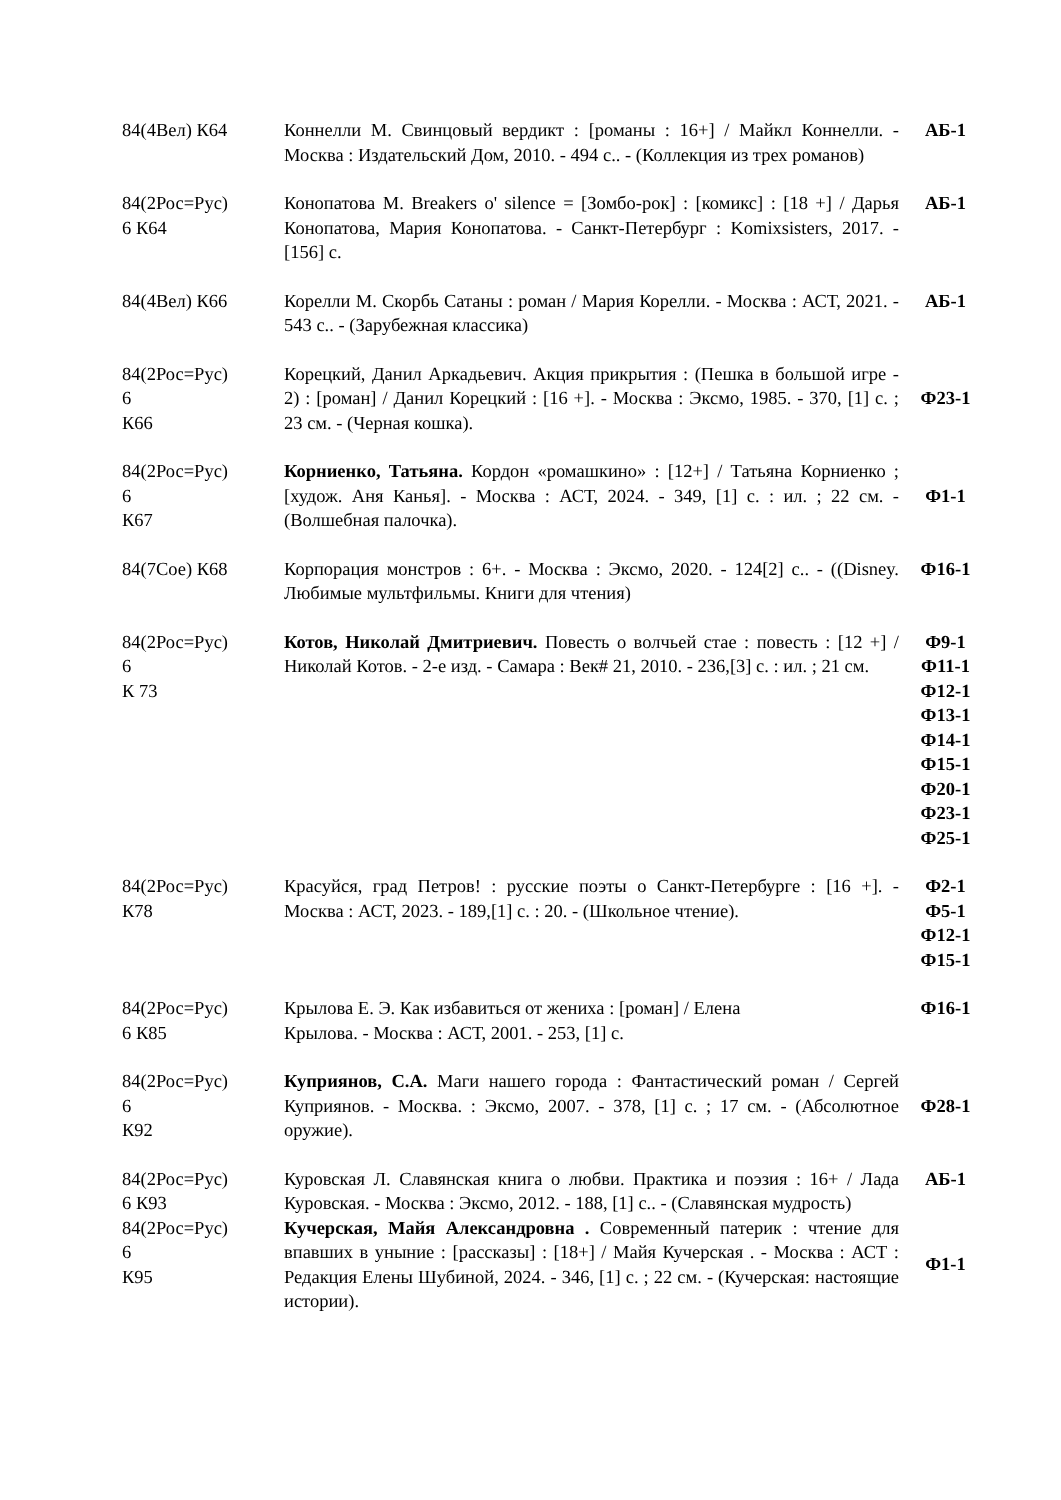| 84(4Вел) К64 | Коннелли М. Свинцовый вердикт : [романы : 16+] / Майкл Коннелли. - Москва : Издательский Дом, 2010. - 494 с.. - (Коллекция из трех романов) | АБ-1 |
| 84(2Рос=Рус) 6 К64 | Конопатова М. Breakers o' silence = [Зомбо-рок] : [комикс] : [18 +] / Дарья Конопатова, Мария Конопатова. - Санкт-Петербург : Komixsisters, 2017. - [156] с. | АБ-1 |
| 84(4Вел) К66 | Корелли М. Скорбь Сатаны : роман / Мария Корелли. - Москва : АСТ, 2021. - 543 с.. - (Зарубежная классика) | АБ-1 |
| 84(2Рос=Рус) 6 К66 | Корецкий, Данил Аркадьевич. Акция прикрытия : (Пешка в большой игре - 2) : [роман] / Данил Корецкий : [16 +]. - Москва : Эксмо, 1985. - 370, [1] с. ; 23 см. - (Черная кошка). | Ф23-1 |
| 84(2Рос=Рус) 6 К67 | Корниенко, Татьяна. Кордон «ромашкино» : [12+] / Татьяна Корниенко ; [худож. Аня Канья]. - Москва : АСТ, 2024. - 349, [1] с. : ил. ; 22 см. - (Волшебная палочка). | Ф1-1 |
| 84(7Сое) К68 | Корпорация монстров : 6+. - Москва : Эксмо, 2020. - 124[2] с.. - ((Disney. Любимые мультфильмы. Книги для чтения) | Ф16-1 |
| 84(2Рос=Рус) 6 К 73 | Котов, Николай Дмитриевич. Повесть о волчьей стае : повесть : [12 +] / Николай Котов. - 2-е изд. - Самара : Век# 21, 2010. - 236,[3] с. : ил. ; 21 см. | Ф9-1 Ф11-1 Ф12-1 Ф13-1 Ф14-1 Ф15-1 Ф20-1 Ф23-1 Ф25-1 |
| 84(2Рос=Рус) К78 | Красуйся, град Петров! : русские поэты о Санкт-Петербурге : [16 +]. - Москва : АСТ, 2023. - 189,[1] с. : 20. - (Школьное чтение). | Ф2-1 Ф5-1 Ф12-1 Ф15-1 |
| 84(2Рос=Рус) 6 К85 | Крылова Е. Э. Как избавиться от жениха : [роман] / Елена Крылова. - Москва : АСТ, 2001. - 253, [1] с. | Ф16-1 |
| 84(2Рос=Рус) 6 К92 | Куприянов, С.А. Маги нашего города : Фантастический роман / Сергей Куприянов. - Москва. : Эксмо, 2007. - 378, [1] с. ; 17 см. - (Абсолютное оружие). | Ф28-1 |
| 84(2Рос=Рус) 6 К93 | Куровская Л. Славянская книга о любви. Практика и поэзия : 16+ / Лада Куровская. - Москва : Эксмо, 2012. - 188, [1] с.. - (Славянская мудрость) | АБ-1 |
| 84(2Рос=Рус) 6 К95 | Кучерская, Майя Александровна . Современный патерик : чтение для впавших в уныние : [рассказы] : [18+] / Майя Кучерская . - Москва : АСТ : Редакция Елены Шубиной, 2024. - 346, [1] с. ; 22 см. - (Кучерская: настоящие истории). | Ф1-1 |